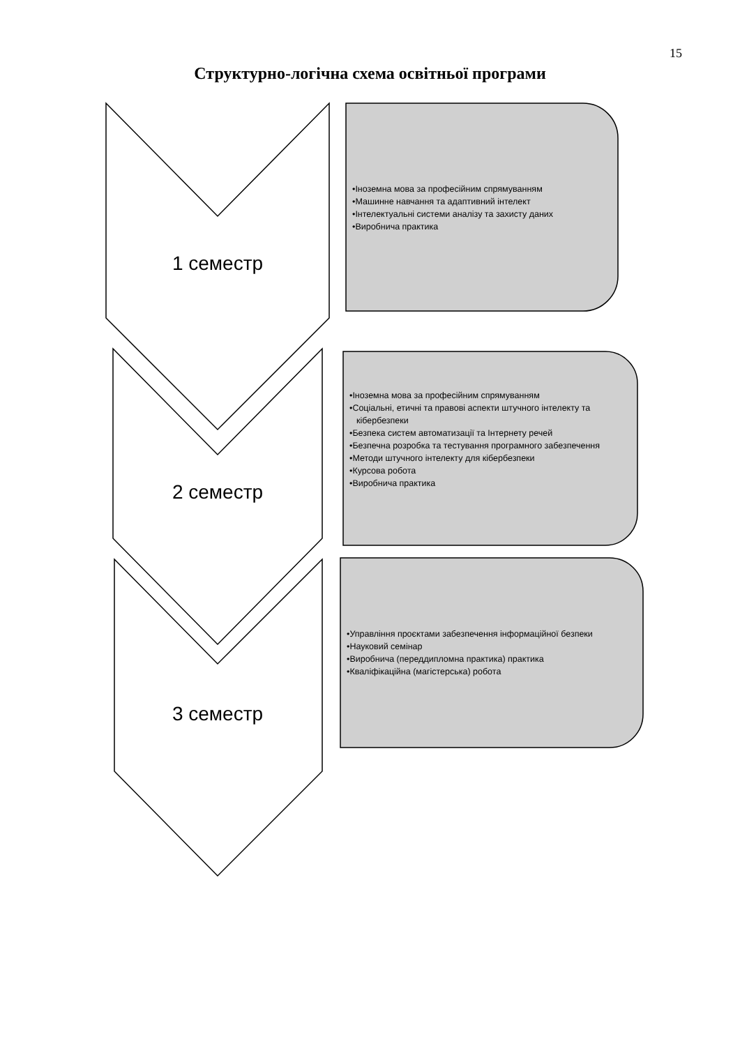15
Структурно-логічна схема освітньої програми
1 семестр
•Іноземна мова за професійним спрямуванням
•Машинне навчання та адаптивний інтелект
•Інтелектуальні системи аналізу та захисту даних
•Виробнича практика
2 семестр
•Іноземна мова за професійним спрямуванням
•Соціальні, етичні та правові аспекти штучного інтелекту та кібербезпеки
•Безпека систем автоматизації та Інтернету речей
•Безпечна розробка та тестування програмного забезпечення
•Методи штучного інтелекту для кібербезпеки
•Курсова робота
•Виробнича практика
3 семестр
•Управління проєктами забезпечення інформаційної безпеки
•Науковий семінар
•Виробнича (переддипломна практика) практика
•Кваліфікаційна (магістерська) робота